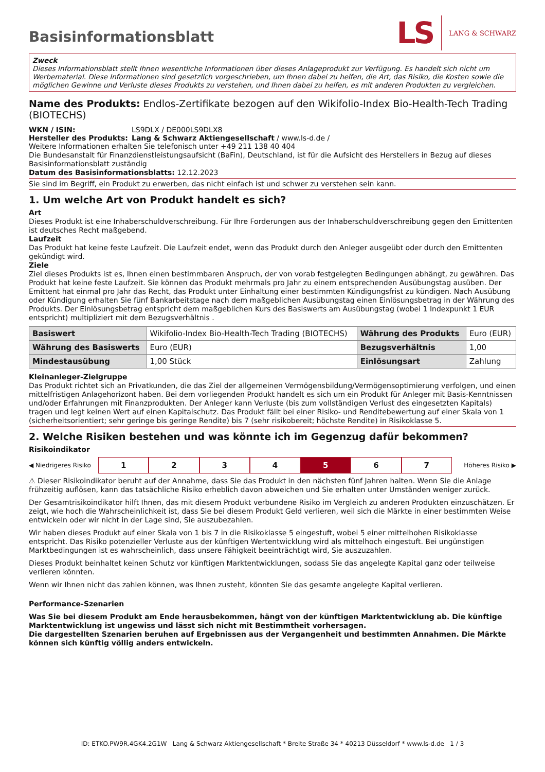Basisinformationsblatt
LS LANG & SCHWARZ
Zweck
Dieses Informationsblatt stellt Ihnen wesentliche Informationen über dieses Anlageprodukt zur Verfügung. Es handelt sich nicht um Werbematerial. Diese Informationen sind gesetzlich vorgeschrieben, um Ihnen dabei zu helfen, die Art, das Risiko, die Kosten sowie die möglichen Gewinne und Verluste dieses Produkts zu verstehen, und Ihnen dabei zu helfen, es mit anderen Produkten zu vergleichen.
Name des Produkts: Endlos-Zertifikate bezogen auf den Wikifolio-Index Bio-Health-Tech Trading (BIOTECHS)
WKN / ISIN: LS9DLX / DE000LS9DLX8
Hersteller des Produkts: Lang & Schwarz Aktiengesellschaft / www.ls-d.de /
Weitere Informationen erhalten Sie telefonisch unter +49 211 138 40 404
Die Bundesanstalt für Finanzdienstleistungsaufsicht (BaFin), Deutschland, ist für die Aufsicht des Herstellers in Bezug auf dieses Basisinformationsblatt zuständig
Datum des Basisinformationsblatts: 12.12.2023
Sie sind im Begriff, ein Produkt zu erwerben, das nicht einfach ist und schwer zu verstehen sein kann.
1. Um welche Art von Produkt handelt es sich?
Art
Dieses Produkt ist eine Inhaberschuldverschreibung. Für Ihre Forderungen aus der Inhaberschuldverschreibung gegen den Emittenten ist deutsches Recht maßgebend.
Laufzeit
Das Produkt hat keine feste Laufzeit. Die Laufzeit endet, wenn das Produkt durch den Anleger ausgeübt oder durch den Emittenten gekündigt wird.
Ziele
Ziel dieses Produkts ist es, Ihnen einen bestimmbaren Anspruch, der von vorab festgelegten Bedingungen abhängt, zu gewähren. Das Produkt hat keine feste Laufzeit. Sie können das Produkt mehrmals pro Jahr zu einem entsprechenden Ausübungstag ausüben. Der Emittent hat einmal pro Jahr das Recht, das Produkt unter Einhaltung einer bestimmten Kündigungsfrist zu kündigen. Nach Ausübung oder Kündigung erhalten Sie fünf Bankarbeitstage nach dem maßgeblichen Ausübungstag einen Einlösungsbetrag in der Währung des Produkts. Der Einlösungsbetrag entspricht dem maßgeblichen Kurs des Basiswerts am Ausübungstag (wobei 1 Indexpunkt 1 EUR entspricht) multipliziert mit dem Bezugsverhältnis .
| Basiswert | Wikifolio-Index Bio-Health-Tech Trading (BIOTECHS) | Währung des Produkts | Euro (EUR) |
| Währung des Basiswerts | Euro (EUR) | Bezugsverhältnis | 1,00 |
| Mindestausübung | 1,00 Stück | Einlösungsart | Zahlung |
Kleinanleger-Zielgruppe
Das Produkt richtet sich an Privatkunden, die das Ziel der allgemeinen Vermögensbildung/Vermögensoptimierung verfolgen, und einen mittelfristigen Anlagehorizont haben. Bei dem vorliegenden Produkt handelt es sich um ein Produkt für Anleger mit Basis-Kenntnissen und/oder Erfahrungen mit Finanzprodukten. Der Anleger kann Verluste (bis zum vollständigen Verlust des eingesetzten Kapitals) tragen und legt keinen Wert auf einen Kapitalschutz. Das Produkt fällt bei einer Risiko- und Renditebewertung auf einer Skala von 1 (sicherheitsorientiert; sehr geringe bis geringe Rendite) bis 7 (sehr risikobereit; höchste Rendite) in Risikoklasse 5.
2. Welche Risiken bestehen und was könnte ich im Gegenzug dafür bekommen?
Risikoindikator
◀ Niedrigeres Risiko
1 2 3 4 5 6 7
Höheres Risiko ▶
⚠ Dieser Risikoindikator beruht auf der Annahme, dass Sie das Produkt in den nächsten fünf Jahren halten. Wenn Sie die Anlage frühzeitig auflösen, kann das tatsächliche Risiko erheblich davon abweichen und Sie erhalten unter Umständen weniger zurück.
Der Gesamtrisikoindikator hilft Ihnen, das mit diesem Produkt verbundene Risiko im Vergleich zu anderen Produkten einzuschätzen. Er zeigt, wie hoch die Wahrscheinlichkeit ist, dass Sie bei diesem Produkt Geld verlieren, weil sich die Märkte in einer bestimmten Weise entwickeln oder wir nicht in der Lage sind, Sie auszubezahlen.
Wir haben dieses Produkt auf einer Skala von 1 bis 7 in die Risikoklasse 5 eingestuft, wobei 5 einer mittelhohen Risikoklasse entspricht. Das Risiko potenzieller Verluste aus der künftigen Wertentwicklung wird als mittelhoch eingestuft. Bei ungünstigen Marktbedingungen ist es wahrscheinlich, dass unsere Fähigkeit beeinträchtigt wird, Sie auszuzahlen.
Dieses Produkt beinhaltet keinen Schutz vor künftigen Marktentwicklungen, sodass Sie das angelegte Kapital ganz oder teilweise verlieren könnten.
Wenn wir Ihnen nicht das zahlen können, was Ihnen zusteht, könnten Sie das gesamte angelegte Kapital verlieren.
Performance-Szenarien
Was Sie bei diesem Produkt am Ende herausbekommen, hängt von der künftigen Marktentwicklung ab. Die künftige Marktentwicklung ist ungewiss und lässt sich nicht mit Bestimmtheit vorhersagen.
Die dargestellten Szenarien beruhen auf Ergebnissen aus der Vergangenheit und bestimmten Annahmen. Die Märkte können sich künftig völlig anders entwickeln.
ID: ETKO.PW9R.4GK4.2G1W Lang & Schwarz Aktiengesellschaft * Breite Straße 34 * 40213 Düsseldorf * www.ls-d.de 1 / 3